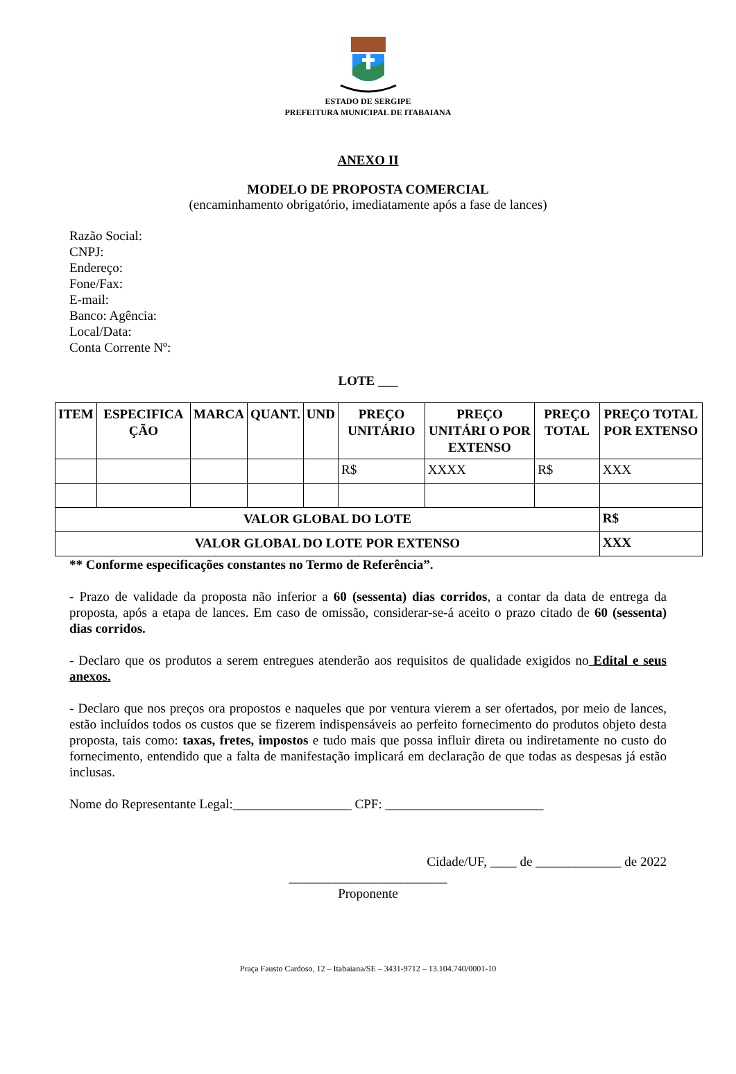ESTADO DE SERGIPE
PREFEITURA MUNICIPAL DE ITABAIANA
ANEXO II
MODELO DE PROPOSTA COMERCIAL
(encaminhamento obrigatório, imediatamente após a fase de lances)
Razão Social:
CNPJ:
Endereço:
Fone/Fax:
E-mail:
Banco: Agência:
Local/Data:
Conta Corrente Nº:
LOTE ___
| ITEM | ESPECIFICA ÇÃO | MARCA | QUANT. | UND | PREÇO UNITÁRIO | PREÇO UNITÁRI O POR EXTENSO | PREÇO TOTAL | PREÇO TOTAL POR EXTENSO |
| --- | --- | --- | --- | --- | --- | --- | --- | --- |
| | | | | | R$ | XXXX | R$ | XXX |
| VALOR GLOBAL DO LOTE | | | | | | | | R$ |
| VALOR GLOBAL DO LOTE POR EXTENSO | | | | | | | | XXX |
** Conforme especificações constantes no Termo de Referência”.
- Prazo de validade da proposta não inferior a 60 (sessenta) dias corridos, a contar da data de entrega da proposta, após a etapa de lances. Em caso de omissão, considerar-se-á aceito o prazo citado de 60 (sessenta) dias corridos.
- Declaro que os produtos a serem entregues atenderão aos requisitos de qualidade exigidos no Edital e seus anexos.
- Declaro que nos preços ora propostos e naqueles que por ventura vierem a ser ofertados, por meio de lances, estão incluídos todos os custos que se fizerem indispensáveis ao perfeito fornecimento do produtos objeto desta proposta, tais como: taxas, fretes, impostos e tudo mais que possa influir direta ou indiretamente no custo do fornecimento, entendido que a falta de manifestação implicará em declaração de que todas as despesas já estão inclusas.
Nome do Representante Legal:__________________ CPF: ________________________
Cidade/UF, ____ de _____________ de 2022
________________________
Proponente
Praça Fausto Cardoso, 12 – Itabaiana/SE – 3431-9712 – 13.104.740/0001-10